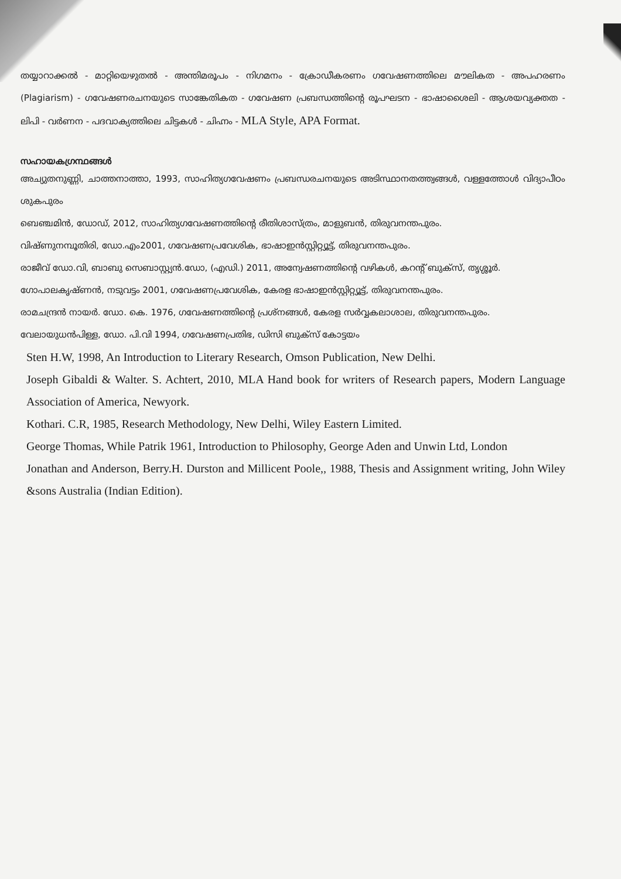തയ്യാറാക്കൽ - മാറ്റിയെഴുതൽ - അന്തിമരൂപം - നിഗമനം - ക്രോഡീകരണം ഗവേഷണത്തിലെ മൗലികത - അപഹരണം (Plagiarism) - ഗവേഷണരചനയുടെ സാങ്കേതികത - ഗവേഷണ പ്രബന്ധത്തിന്റെ രൂപഘടന - ഭാഷാശൈലി - ആശയവ്യക്തത - ലിപി - വർണന - പദവാക്യത്തിലെ ചിട്ടകൾ - ചിഹ്നം - MLA Style, APA Format.
സഹായകഗ്രന്ഥങ്ങൾ
അച്യുതനുണ്ണി, ചാത്തനാത്താ, 1993, സാഹിത്യഗവേഷണം പ്രബന്ധരചനയുടെ അടിസ്ഥാനതത്ത്വങ്ങൾ, വള്ളത്തോൾ വിദ്യാപീഠം ശുകപുരം
ബെഞ്ചമിൻ, ഡോഡ്, 2012, സാഹിത്യഗവേഷണത്തിന്റെ രീതിശാസ്ത്രം, മാളുബൻ, തിരുവനന്തപുരം.
വിഷ്ണുനമ്പൂതിരി, ഡോ.എം2001, ഗവേഷണപ്രവേശിക, ഭാഷാഇൻസ്റ്റിറ്റ്യൂട്ട്, തിരുവനന്തപുരം.
രാജീവ് ഡോ.വി, ബാബു സെബാസ്റ്റ്യൻ.ഡോ, (എഡി.) 2011, അന്വേഷണത്തിന്റെ വഴികൾ, കറന്റ് ബുക്സ്, തൃശ്ശൂർ.
ഗോപാലകൃഷ്ണൻ, നടുവട്ടം 2001, ഗവേഷണപ്രവേശിക, കേരള ഭാഷാഇൻസ്റ്റിറ്റ്യൂട്ട്, തിരുവനന്തപുരം.
രാമചന്ദ്രൻ നായർ. ഡോ. കെ. 1976, ഗവേഷണത്തിന്റെ പ്രശ്നങ്ങൾ, കേരള സർവ്വകലാശാല, തിരുവനന്തപുരം.
വേലായുധൻപിള്ള, ഡോ. പി.വി 1994, ഗവേഷണപ്രതിഭ, ഡിസി ബുക്സ് കോട്ടയം
Sten H.W, 1998, An Introduction to Literary Research, Omson Publication, New Delhi.
Joseph Gibaldi & Walter. S. Achtert, 2010, MLA Hand book for writers of Research papers, Modern Language Association of America, Newyork.
Kothari. C.R, 1985, Research Methodology, New Delhi, Wiley Eastern Limited.
George Thomas, While Patrik 1961, Introduction to Philosophy, George Aden and Unwin Ltd, London
Jonathan and Anderson, Berry.H. Durston and Millicent Poole,, 1988, Thesis and Assignment writing, John Wiley &sons Australia (Indian Edition).